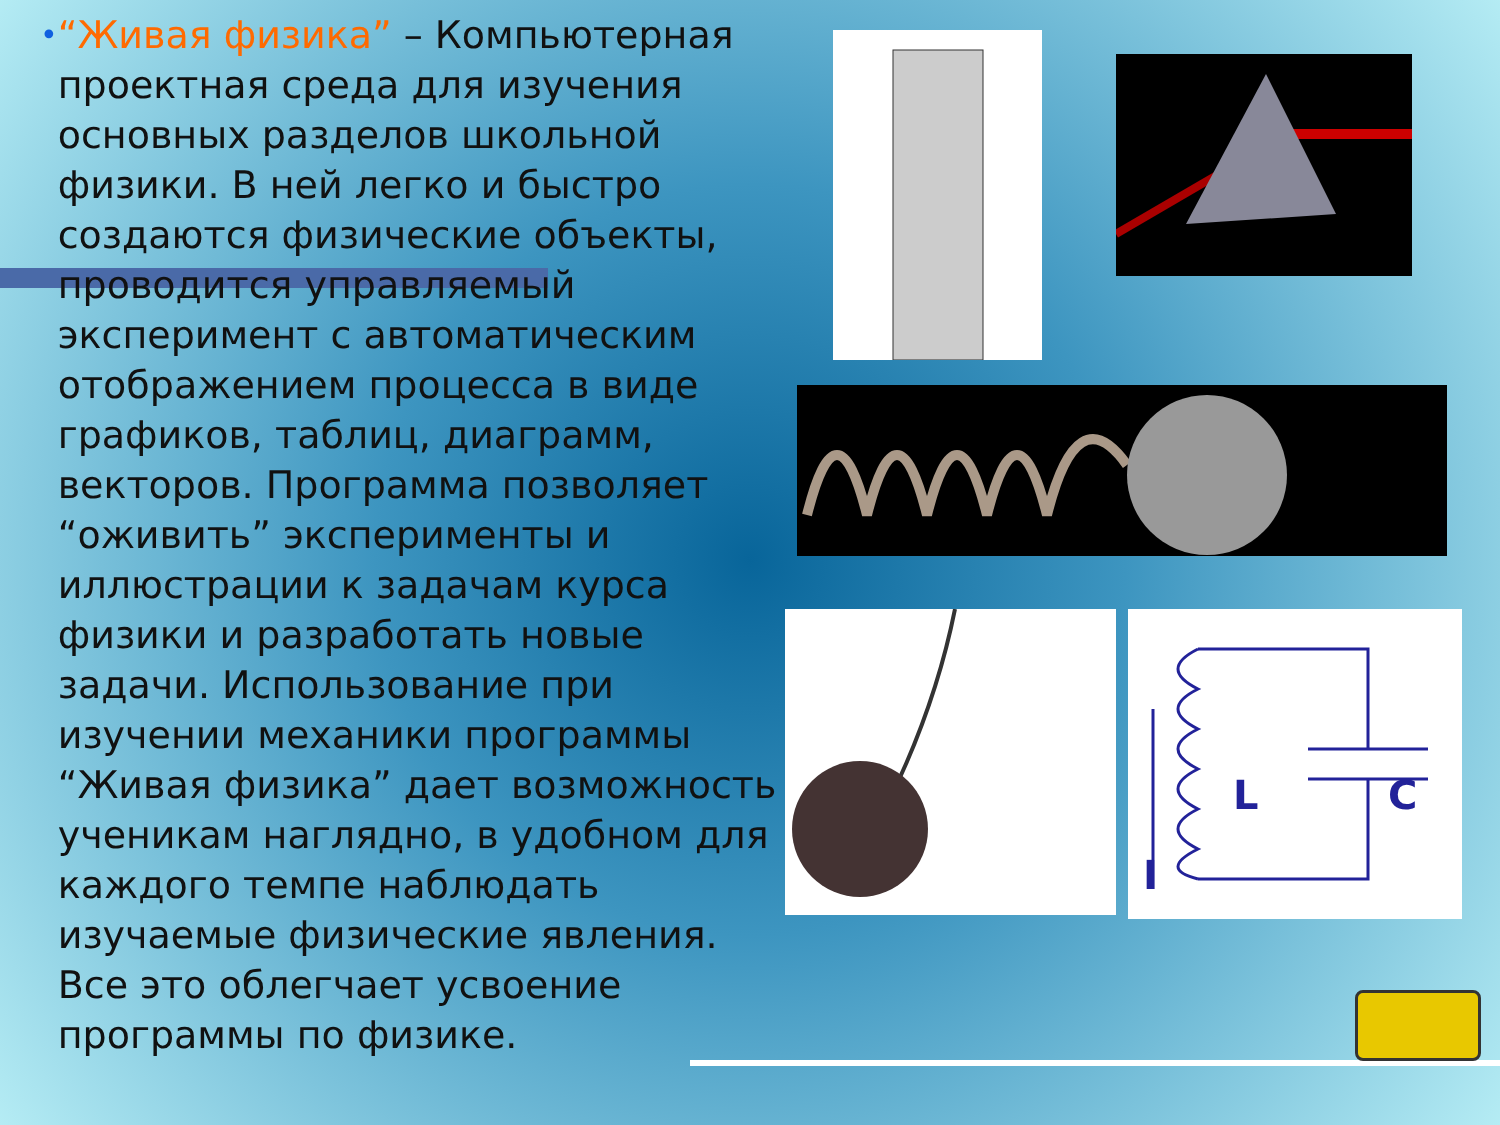•
“Живая физика” – Компьютерная проектная среда для изучения основных разделов школьной физики. В ней легко и быстро создаются физические объекты, проводится управляемый эксперимент с автоматическим отображением процесса в виде графиков, таблиц, диаграмм, векторов. Программа позволяет “оживить” эксперименты и иллюстрации к задачам курса физики и разработать новые задачи. Использование при изучении механики программы “Живая физика” дает возможность ученикам наглядно, в удобном для каждого темпе наблюдать изучаемые физические явления. Все это облегчает усвоение программы по физике.
L
C
I